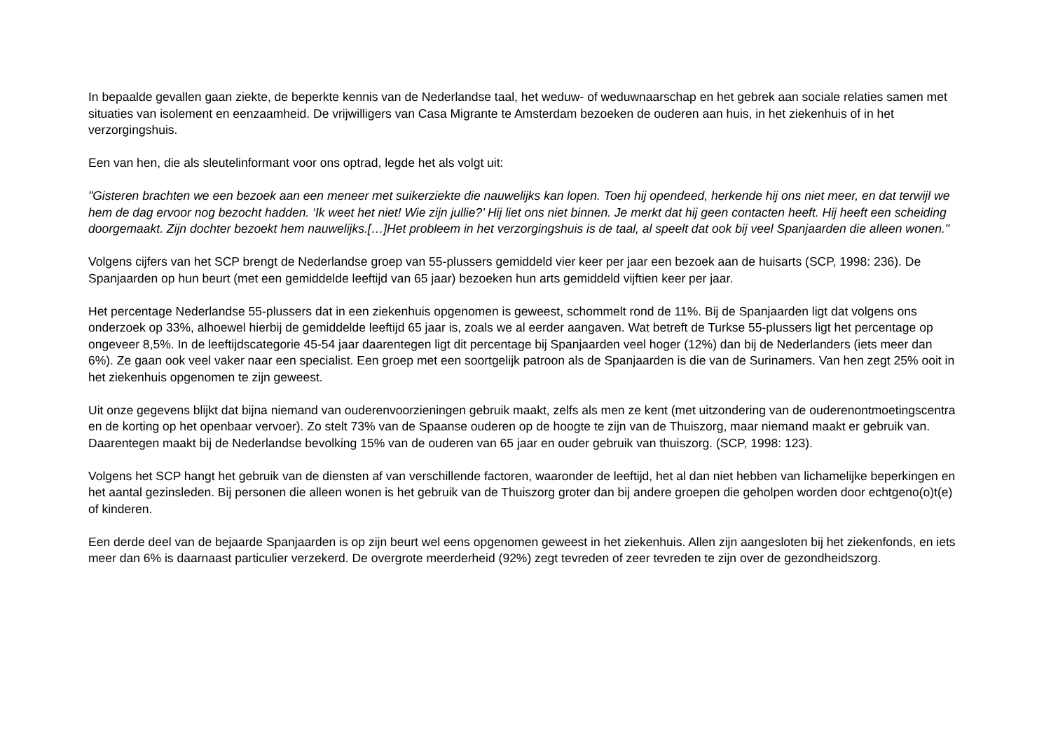In bepaalde gevallen gaan ziekte, de beperkte kennis van de Nederlandse taal, het weduw- of weduwnaarschap en het gebrek aan sociale relaties samen met situaties van isolement en eenzaamheid. De vrijwilligers van Casa Migrante te Amsterdam bezoeken de ouderen aan huis, in het ziekenhuis of in het verzorgingshuis.
Een van hen, die als sleutelinformant voor ons optrad, legde het als volgt uit:
"Gisteren brachten we een bezoek aan een meneer met suikerziekte die nauwelijks kan lopen. Toen hij opendeed, herkende hij ons niet meer, en dat terwijl we hem de dag ervoor nog bezocht hadden. ‘Ik weet het niet! Wie zijn jullie?’ Hij liet ons niet binnen. Je merkt dat hij geen contacten heeft. Hij heeft een scheiding doorgemaakt. Zijn dochter bezoekt hem nauwelijks.[…]Het probleem in het verzorgingshuis is de taal, al speelt dat ook bij veel Spanjaarden die alleen wonen."
Volgens cijfers van het SCP brengt de Nederlandse groep van 55-plussers gemiddeld vier keer per jaar een bezoek aan de huisarts (SCP, 1998: 236). De Spanjaarden op hun beurt (met een gemiddelde leeftijd van 65 jaar) bezoeken hun arts gemiddeld vijftien keer per jaar.
Het percentage Nederlandse 55-plussers dat in een ziekenhuis opgenomen is geweest, schommelt rond de 11%. Bij de Spanjaarden ligt dat volgens ons onderzoek op 33%, alhoewel hierbij de gemiddelde leeftijd 65 jaar is, zoals we al eerder aangaven. Wat betreft de Turkse 55-plussers ligt het percentage op ongeveer 8,5%. In de leeftijdscategorie 45-54 jaar daarentegen ligt dit percentage bij Spanjaarden veel hoger (12%) dan bij de Nederlanders (iets meer dan 6%). Ze gaan ook veel vaker naar een specialist. Een groep met een soortgelijk patroon als de Spanjaarden is die van de Surinamers. Van hen zegt 25% ooit in het ziekenhuis opgenomen te zijn geweest.
Uit onze gegevens blijkt dat bijna niemand van ouderenvoorzieningen gebruik maakt, zelfs als men ze kent (met uitzondering van de ouderenontmoetingscentra en de korting op het openbaar vervoer). Zo stelt 73% van de Spaanse ouderen op de hoogte te zijn van de Thuiszorg, maar niemand maakt er gebruik van. Daarentegen maakt bij de Nederlandse bevolking 15% van de ouderen van 65 jaar en ouder gebruik van thuiszorg. (SCP, 1998: 123).
Volgens het SCP hangt het gebruik van de diensten af van verschillende factoren, waaronder de leeftijd, het al dan niet hebben van lichamelijke beperkingen en het aantal gezinsleden. Bij personen die alleen wonen is het gebruik van de Thuiszorg groter dan bij andere groepen die geholpen worden door echtgeno(o)t(e) of kinderen.
Een derde deel van de bejaarde Spanjaarden is op zijn beurt wel eens opgenomen geweest in het ziekenhuis. Allen zijn aangesloten bij het ziekenfonds, en iets meer dan 6% is daarnaast particulier verzekerd. De overgrote meerderheid (92%) zegt tevreden of zeer tevreden te zijn over de gezondheidszorg.